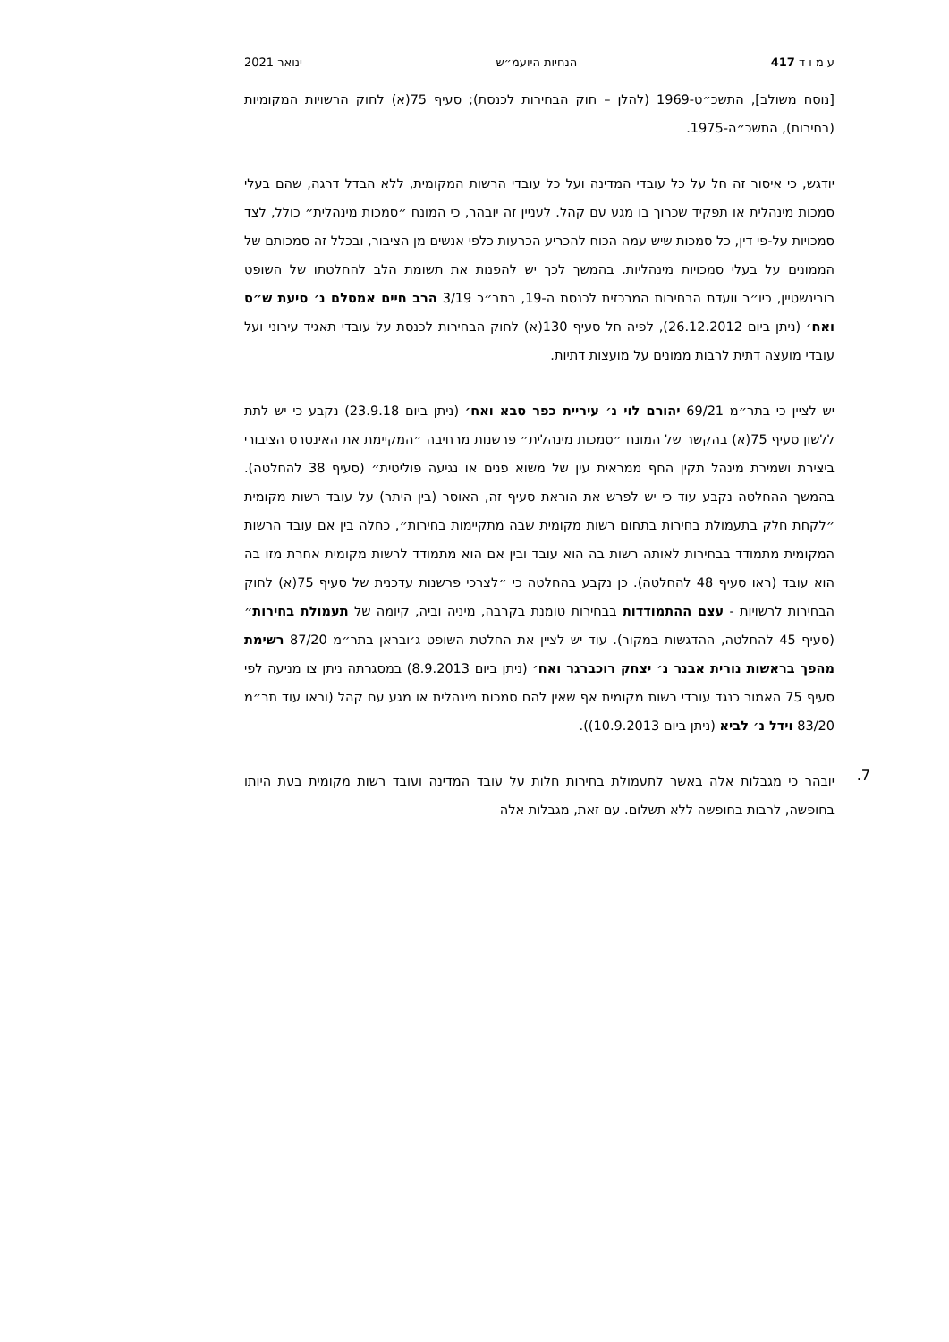ע מ ו ד 417 הנחיות היועמ״ש ינואר 2021
[נוסח משולב], התשכ״ט-1969 (להלן – חוק הבחירות לכנסת); סעיף 75(א) לחוק הרשויות המקומיות (בחירות), התשכ״ה-1975.
יודגש, כי איסור זה חל על כל עובדי המדינה ועל כל עובדי הרשות המקומית, ללא הבדל דרגה, שהם בעלי סמכות מינהלית או תפקיד שכרוך בו מגע עם קהל. לעניין זה יובהר, כי המונח ״סמכות מינהלית״ כולל, לצד סמכויות על-פי דין, כל סמכות שיש עמה הכוח להכריע הכרעות כלפי אנשים מן הציבור, ובכלל זה סמכותם של הממונים על בעלי סמכויות מינהליות. בהמשך לכך יש להפנות את תשומת הלב להחלטתו של השופט רובינשטיין, כיו״ר וועדת הבחירות המרכזית לכנסת ה-19, בתב״כ 3/19 הרב חיים אמסלם נ׳ סיעת ש״ס ואח׳ (ניתן ביום 26.12.2012), לפיה חל סעיף 130(א) לחוק הבחירות לכנסת על עובדי תאגיד עירוני ועל עובדי מועצה דתית לרבות ממונים על מועצות דתיות.
יש לציין כי בתר״מ 69/21 יהורם לוי נ׳ עיריית כפר סבא ואח׳ (ניתן ביום 23.9.18) נקבע כי יש לתת ללשון סעיף 75(א) בהקשר של המונח ״סמכות מינהלית״ פרשנות מרחיבה ״המקיימת את האינטרס הציבורי ביצירת ושמירת מינהל תקין החף ממראית עין של משוא פנים או נגיעה פוליטית״ (סעיף 38 להחלטה). בהמשך ההחלטה נקבע עוד כי יש לפרש את הוראת סעיף זה, האוסר (בין היתר) על עובד רשות מקומית ״לקחת חלק בתעמולת בחירות בתחום רשות מקומית שבה מתקיימות בחירות״, כחלה בין אם עובד הרשות המקומית מתמודד בבחירות לאותה רשות בה הוא עובד ובין אם הוא מתמודד לרשות מקומית אחרת מזו בה הוא עובד (ראו סעיף 48 להחלטה). כן נקבע בהחלטה כי ״לצרכי פרשנות עדכנית של סעיף 75(א) לחוק הבחירות לרשויות - עצם ההתמודדות בבחירות טומנת בקרבה, מיניה וביה, קיומה של תעמולת בחירות״ (סעיף 45 להחלטה, ההדגשות במקור). עוד יש לציין את החלטת השופט ג׳ובראן בתר״מ 87/20 רשימת מהפך בראשות נורית אבנר נ׳ יצחק רוכברגר ואח׳ (ניתן ביום 8.9.2013) במסגרתה ניתן צו מניעה לפי סעיף 75 האמור כנגד עובדי רשות מקומית אף שאין להם סמכות מינהלית או מגע עם קהל (וראו עוד תר״מ 83/20 וידל נ׳ לביא (ניתן ביום 10.9.2013)).
7.
יובהר כי מגבלות אלה באשר לתעמולת בחירות חלות על עובד המדינה ועובד רשות מקומית בעת היותו בחופשה, לרבות בחופשה ללא תשלום. עם זאת, מגבלות אלה